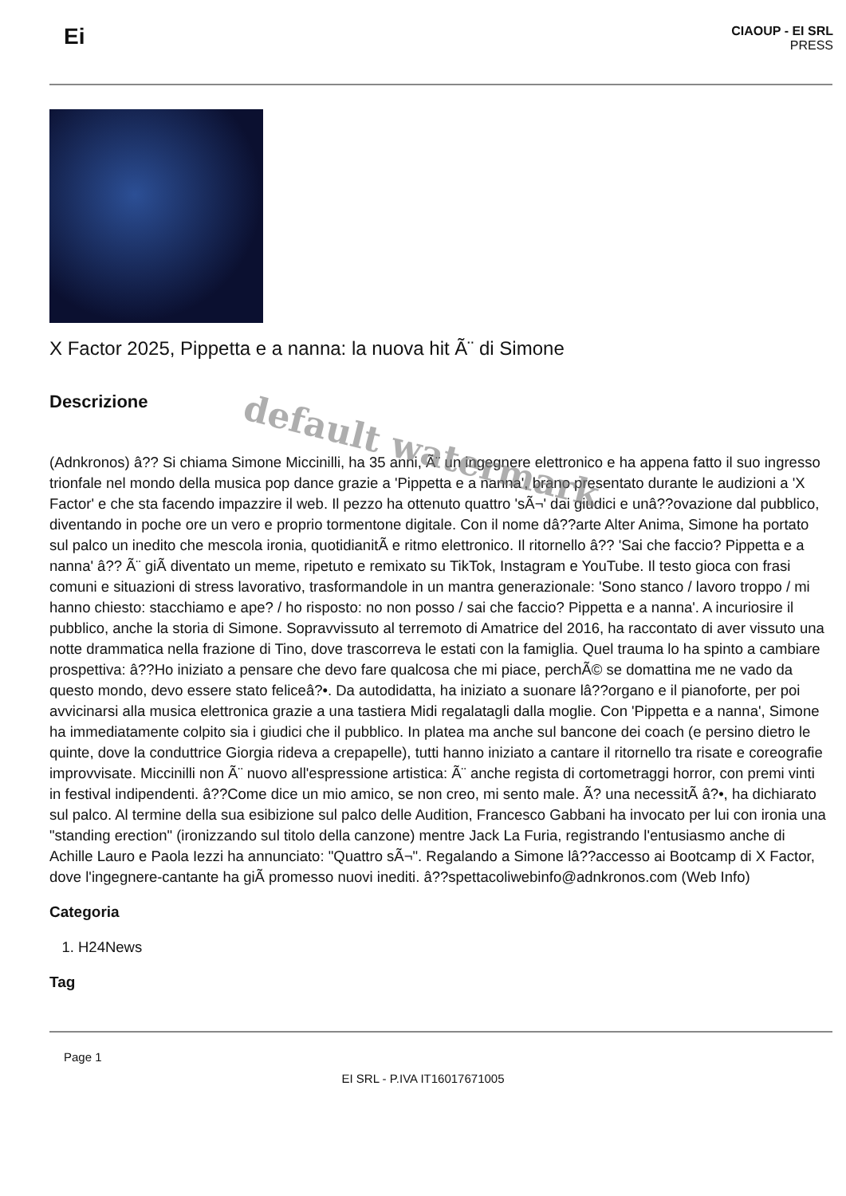Ei
CIAOUP - EI SRL
PRESS
X Factor 2025, Pippetta e a nanna: la nuova hit Ã¨ di Simone
Descrizione
(Adnkronos) â?? Si chiama Simone Miccinilli, ha 35 anni, Ã¨ un ingegnere elettronico e ha appena fatto il suo ingresso trionfale nel mondo della musica pop dance grazie a 'Pippetta e a nanna', brano presentato durante le audizioni a 'X Factor' e che sta facendo impazzire il web. Il pezzo ha ottenuto quattro 'sÃ¬' dai giudici e unâ??ovazione dal pubblico, diventando in poche ore un vero e proprio tormentone digitale. Con il nome dâ??arte Alter Anima, Simone ha portato sul palco un inedito che mescola ironia, quotidianitÃ e ritmo elettronico. Il ritornello â?? 'Sai che faccio? Pippetta e a nanna' â?? Ã¨ giÃ diventato un meme, ripetuto e remixato su TikTok, Instagram e YouTube. Il testo gioca con frasi comuni e situazioni di stress lavorativo, trasformandole in un mantra generazionale: 'Sono stanco / lavoro troppo / mi hanno chiesto: stacchiamo e ape? / ho risposto: no non posso / sai che faccio? Pippetta e a nanna'. A incuriosire il pubblico, anche la storia di Simone. Sopravvissuto al terremoto di Amatrice del 2016, ha raccontato di aver vissuto una notte drammatica nella frazione di Tino, dove trascorreva le estati con la famiglia. Quel trauma lo ha spinto a cambiare prospettiva: â??Ho iniziato a pensare che devo fare qualcosa che mi piace, perchÃ© se domattina me ne vado da questo mondo, devo essere stato feliceâ?•. Da autodidatta, ha iniziato a suonare lâ??organo e il pianoforte, per poi avvicinarsi alla musica elettronica grazie a una tastiera Midi regalatagli dalla moglie. Con 'Pippetta e a nanna', Simone ha immediatamente colpito sia i giudici che il pubblico. In platea ma anche sul bancone dei coach (e persino dietro le quinte, dove la conduttrice Giorgia rideva a crepapelle), tutti hanno iniziato a cantare il ritornello tra risate e coreografie improvvisate. Miccinilli non Ã¨ nuovo all'espressione artistica: Ã¨ anche regista di cortometraggi horror, con premi vinti in festival indipendenti. â??Come dice un mio amico, se non creo, mi sento male. Ã? una necessitÃ â?•, ha dichiarato sul palco. Al termine della sua esibizione sul palco delle Audition, Francesco Gabbani ha invocato per lui con ironia una "standing erection" (ironizzando sul titolo della canzone) mentre Jack La Furia, registrando l'entusiasmo anche di Achille Lauro e Paola Iezzi ha annunciato: "Quattro sÃ¬". Regalando a Simone lâ??accesso ai Bootcamp di X Factor, dove l'ingegnere-cantante ha giÃ promesso nuovi inediti. â??spettacoliwebinfo@adnkronos.com (Web Info)
Categoria
1. H24News
Tag
default watermark
Page 1
EI SRL - P.IVA IT16017671005